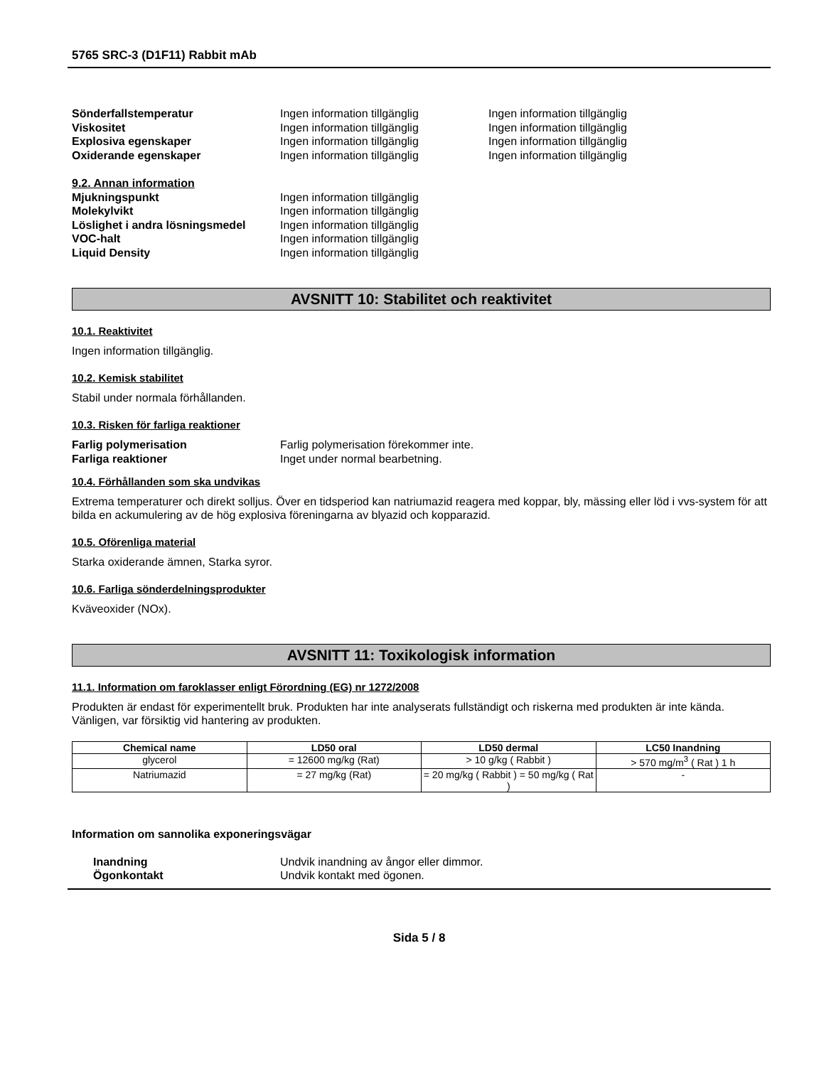5765 SRC-3 (D1F11) Rabbit mAb
Sönderfallstemperatur Ingen information tillgänglig Ingen information tillgänglig
Viskositet Ingen information tillgänglig Ingen information tillgänglig
Explosiva egenskaper Ingen information tillgänglig Ingen information tillgänglig
Oxiderande egenskaper Ingen information tillgänglig Ingen information tillgänglig
9.2. Annan information
Mjukningspunkt Ingen information tillgänglig
Molekylvikt Ingen information tillgänglig
Löslighet i andra lösningsmedel
Ingen information tillgänglig
VOC-halt Ingen information tillgänglig
Liquid Density Ingen information tillgänglig
AVSNITT 10: Stabilitet och reaktivitet
10.1. Reaktivitet
Ingen information tillgänglig.
10.2. Kemisk stabilitet
Stabil under normala förhållanden.
10.3. Risken för farliga reaktioner
Farlig polymerisation Farlig polymerisation förekommer inte.
Farliga reaktioner Inget under normal bearbetning.
10.4. Förhållanden som ska undvikas
Extrema temperaturer och direkt solljus. Över en tidsperiod kan natriumazid reagera med koppar, bly, mässing eller löd i vvs-system för att bilda en ackumulering av de hög explosiva föreningarna av blyazid och kopparazid.
10.5. Oförenliga material
Starka oxiderande ämnen, Starka syror.
10.6. Farliga sönderdelningsprodukter
Kväveoxider (NOx).
AVSNITT 11: Toxikologisk information
11.1. Information om faroklasser enligt Förordning (EG) nr 1272/2008
Produkten är endast för experimentellt bruk. Produkten har inte analyserats fullständigt och riskerna med produkten är inte kända. Vänligen, var försiktig vid hantering av produkten.
| Chemical name | LD50 oral | LD50 dermal | LC50 Inandning |
| --- | --- | --- | --- |
| glycerol | = 12600 mg/kg (Rat) | > 10 g/kg ( Rabbit ) | > 570 mg/m<sup>3</sup> ( Rat ) 1 h |
| Natriumazid | = 27 mg/kg (Rat) | = 20 mg/kg ( Rabbit ) = 50 mg/kg ( Rat ) | - |
Information om sannolika exponeringsvägar
Inandning Undvik inandning av ångor eller dimmor.
Ögonkontakt Undvik kontakt med ögonen.
Sida 5 / 8